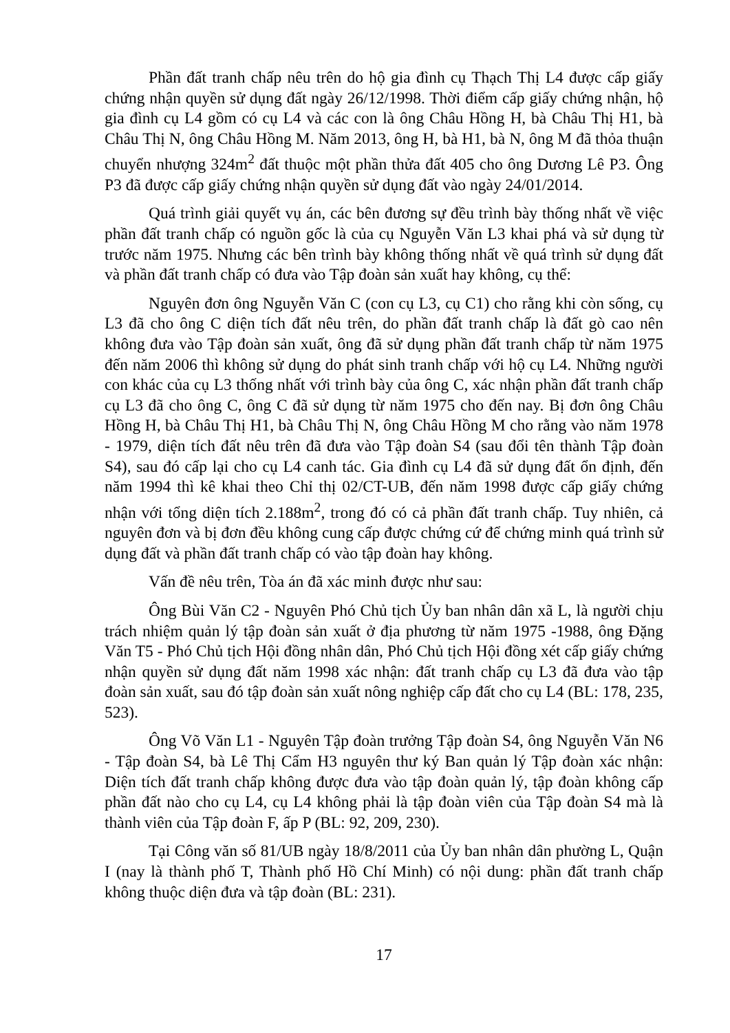Phần đất tranh chấp nêu trên do hộ gia đình cụ Thạch Thị L4 được cấp giấy chứng nhận quyền sử dụng đất ngày 26/12/1998. Thời điểm cấp giấy chứng nhận, hộ gia đình cụ L4 gồm có cụ L4 và các con là ông Châu Hồng H, bà Châu Thị H1, bà Châu Thị N, ông Châu Hồng M. Năm 2013, ông H, bà H1, bà N, ông M đã thỏa thuận chuyển nhượng 324m<sup>2</sup> đất thuộc một phần thửa đất 405 cho ông Dương Lê P3. Ông P3 đã được cấp giấy chứng nhận quyền sử dụng đất vào ngày 24/01/2014.
Quá trình giải quyết vụ án, các bên đương sự đều trình bày thống nhất về việc phần đất tranh chấp có nguồn gốc là của cụ Nguyễn Văn L3 khai phá và sử dụng từ trước năm 1975. Nhưng các bên trình bày không thống nhất về quá trình sử dụng đất và phần đất tranh chấp có đưa vào Tập đoàn sản xuất hay không, cụ thể:
Nguyên đơn ông Nguyễn Văn C (con cụ L3, cụ C1) cho rằng khi còn sống, cụ L3 đã cho ông C diện tích đất nêu trên, do phần đất tranh chấp là đất gò cao nên không đưa vào Tập đoàn sản xuất, ông đã sử dụng phần đất tranh chấp từ năm 1975 đến năm 2006 thì không sử dụng do phát sinh tranh chấp với hộ cụ L4. Những người con khác của cụ L3 thống nhất với trình bày của ông C, xác nhận phần đất tranh chấp cụ L3 đã cho ông C, ông C đã sử dụng từ năm 1975 cho đến nay. Bị đơn ông Châu Hồng H, bà Châu Thị H1, bà Châu Thị N, ông Châu Hồng M cho rằng vào năm 1978 - 1979, diện tích đất nêu trên đã đưa vào Tập đoàn S4 (sau đổi tên thành Tập đoàn S4), sau đó cấp lại cho cụ L4 canh tác. Gia đình cụ L4 đã sử dụng đất ổn định, đến năm 1994 thì kê khai theo Chỉ thị 02/CT-UB, đến năm 1998 được cấp giấy chứng nhận với tổng diện tích 2.188m<sup>2</sup>, trong đó có cả phần đất tranh chấp. Tuy nhiên, cả nguyên đơn và bị đơn đều không cung cấp được chứng cứ để chứng minh quá trình sử dụng đất và phần đất tranh chấp có vào tập đoàn hay không.
Vấn đề nêu trên, Tòa án đã xác minh được như sau:
Ông Bùi Văn C2 - Nguyên Phó Chủ tịch Ủy ban nhân dân xã L, là người chịu trách nhiệm quản lý tập đoàn sản xuất ở địa phương từ năm 1975 -1988, ông Đặng Văn T5 - Phó Chủ tịch Hội đồng nhân dân, Phó Chủ tịch Hội đồng xét cấp giấy chứng nhận quyền sử dụng đất năm 1998 xác nhận: đất tranh chấp cụ L3 đã đưa vào tập đoàn sản xuất, sau đó tập đoàn sản xuất nông nghiệp cấp đất cho cụ L4 (BL: 178, 235, 523).
Ông Võ Văn L1 - Nguyên Tập đoàn trưởng Tập đoàn S4, ông Nguyễn Văn N6 - Tập đoàn S4, bà Lê Thị Cẩm H3 nguyên thư ký Ban quản lý Tập đoàn xác nhận: Diện tích đất tranh chấp không được đưa vào tập đoàn quản lý, tập đoàn không cấp phần đất nào cho cụ L4, cụ L4 không phải là tập đoàn viên của Tập đoàn S4 mà là thành viên của Tập đoàn F, ấp P (BL: 92, 209, 230).
Tại Công văn số 81/UB ngày 18/8/2011 của Ủy ban nhân dân phường L, Quận I (nay là thành phố T, Thành phố Hồ Chí Minh) có nội dung: phần đất tranh chấp không thuộc diện đưa và tập đoàn (BL: 231).
17